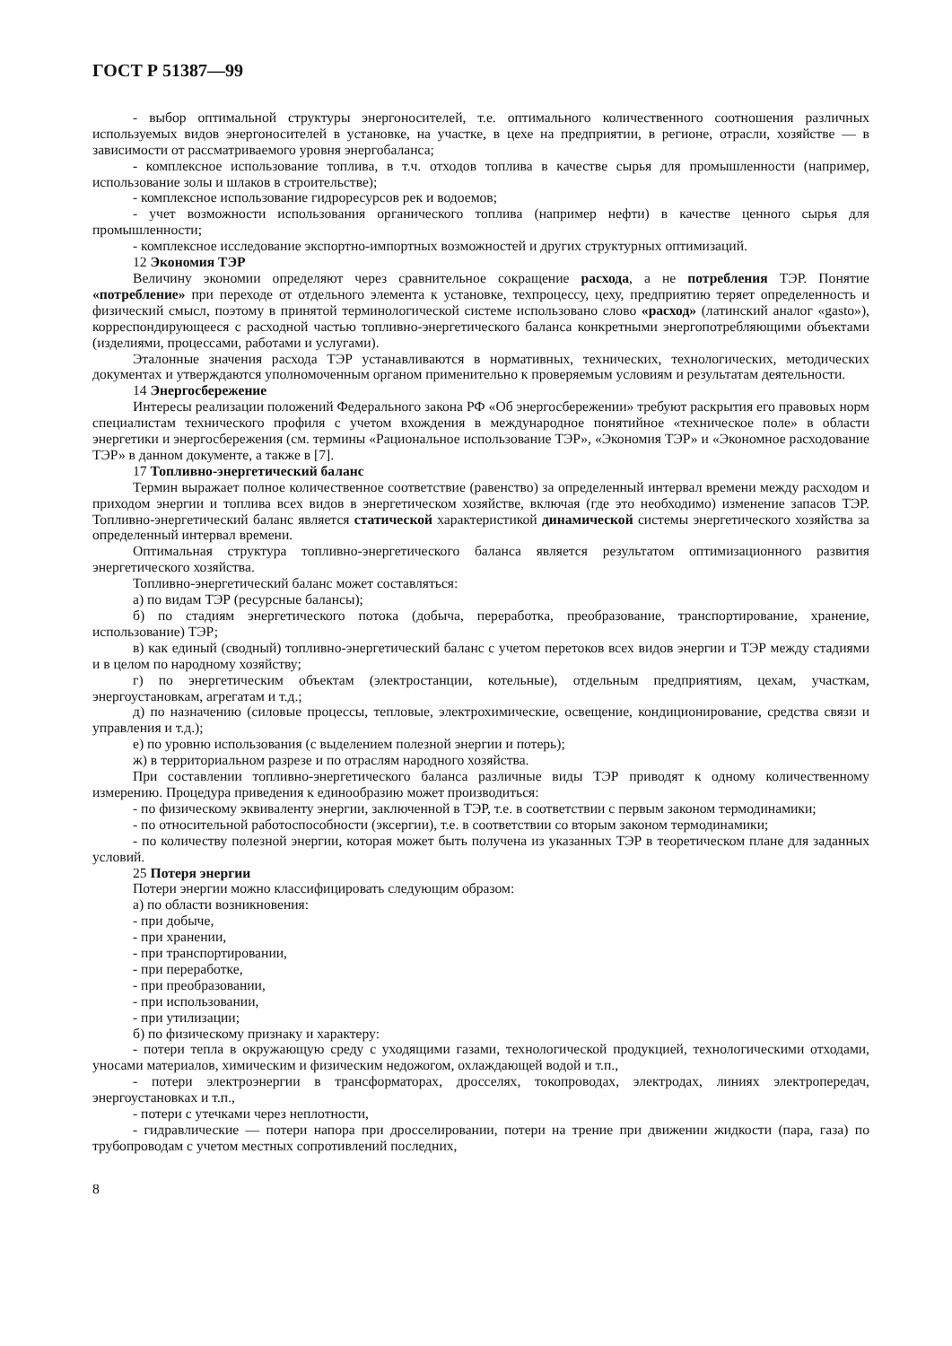ГОСТ Р 51387—99
- выбор оптимальной структуры энергоносителей, т.е. оптимального количественного соотношения различных используемых видов энергоносителей в установке, на участке, в цехе на предприятии, в регионе, отрасли, хозяйстве — в зависимости от рассматриваемого уровня энергобаланса;
- комплексное использование топлива, в т.ч. отходов топлива в качестве сырья для промышленности (например, использование золы и шлаков в строительстве);
- комплексное использование гидроресурсов рек и водоемов;
- учет возможности использования органического топлива (например нефти) в качестве ценного сырья для промышленности;
- комплексное исследование экспортно-импортных возможностей и других структурных оптимизаций.
12 Экономия ТЭР
Величину экономии определяют через сравнительное сокращение расхода, а не потребления ТЭР. Понятие «потребление» при переходе от отдельного элемента к установке, техпроцессу, цеху, предприятию теряет определенность и физический смысл, поэтому в принятой терминологической системе использовано слово «расход» (латинский аналог «gasto»), корреспондирующееся с расходной частью топливно-энергетического баланса конкретными энергопотребляющими объектами (изделиями, процессами, работами и услугами).
Эталонные значения расхода ТЭР устанавливаются в нормативных, технических, технологических, методических документах и утверждаются уполномоченным органом применительно к проверяемым условиям и результатам деятельности.
14 Энергосбережение
Интересы реализации положений Федерального закона РФ «Об энергосбережении» требуют раскрытия его правовых норм специалистам технического профиля с учетом вхождения в международное понятийное «техническое поле» в области энергетики и энергосбережения (см. термины «Рациональное использование ТЭР», «Экономия ТЭР» и «Экономное расходование ТЭР» в данном документе, а также в [7].
17 Топливно-энергетический баланс
Термин выражает полное количественное соответствие (равенство) за определенный интервал времени между расходом и приходом энергии и топлива всех видов в энергетическом хозяйстве, включая (где это необходимо) изменение запасов ТЭР. Топливно-энергетический баланс является статической характеристикой динамической системы энергетического хозяйства за определенный интервал времени.
Оптимальная структура топливно-энергетического баланса является результатом оптимизационного развития энергетического хозяйства.
Топливно-энергетический баланс может составляться:
а) по видам ТЭР (ресурсные балансы);
б) по стадиям энергетического потока (добыча, переработка, преобразование, транспортирование, хранение, использование) ТЭР;
в) как единый (сводный) топливно-энергетический баланс с учетом перетоков всех видов энергии и ТЭР между стадиями и в целом по народному хозяйству;
г) по энергетическим объектам (электростанции, котельные), отдельным предприятиям, цехам, участкам, энергоустановкам, агрегатам и т.д.;
д) по назначению (силовые процессы, тепловые, электрохимические, освещение, кондиционирование, средства связи и управления и т.д.);
е) по уровню использования (с выделением полезной энергии и потерь);
ж) в территориальном разрезе и по отраслям народного хозяйства.
При составлении топливно-энергетического баланса различные виды ТЭР приводят к одному количественному измерению. Процедура приведения к единообразию может производиться:
- по физическому эквиваленту энергии, заключенной в ТЭР, т.е. в соответствии с первым законом термодинамики;
- по относительной работоспособности (эксергии), т.е. в соответствии со вторым законом термодинамики;
- по количеству полезной энергии, которая может быть получена из указанных ТЭР в теоретическом плане для заданных условий.
25 Потеря энергии
Потери энергии можно классифицировать следующим образом:
а) по области возникновения:
- при добыче,
- при хранении,
- при транспортировании,
- при переработке,
- при преобразовании,
- при использовании,
- при утилизации;
б) по физическому признаку и характеру:
- потери тепла в окружающую среду с уходящими газами, технологической продукцией, технологическими отходами, уносами материалов, химическим и физическим недожогом, охлаждающей водой и т.п.,
- потери электроэнергии в трансформаторах, дросселях, токопроводах, электродах, линиях электропередач, энергоустановках и т.п.,
- потери с утечками через неплотности,
- гидравлические — потери напора при дросселировании, потери на трение при движении жидкости (пара, газа) по трубопроводам с учетом местных сопротивлений последних,
8